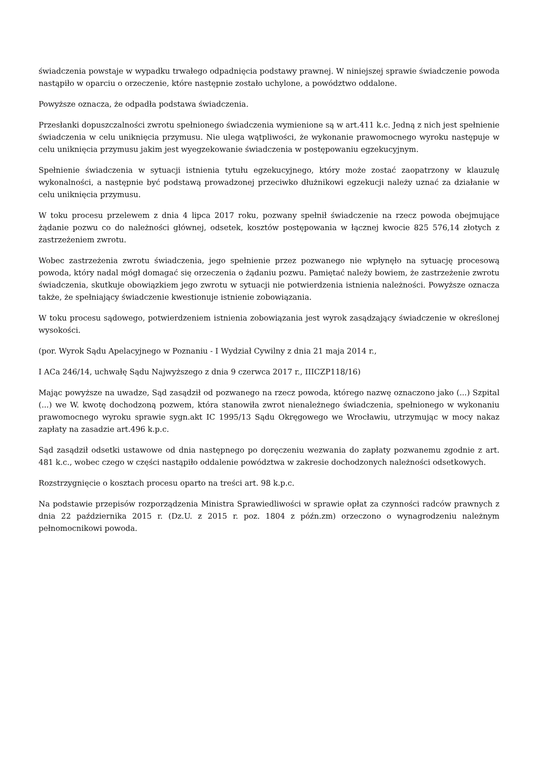świadczenia powstaje w wypadku trwałego odpadnięcia podstawy prawnej. W niniejszej sprawie świadczenie powoda nastąpiło w oparciu o orzeczenie, które następnie zostało uchylone, a powództwo oddalone.
Powyższe oznacza, że odpadła podstawa świadczenia.
Przesłanki dopuszczalności zwrotu spełnionego świadczenia wymienione są w art.411 k.c. Jedną z nich jest spełnienie świadczenia w celu uniknięcia przymusu. Nie ulega wątpliwości, że wykonanie prawomocnego wyroku następuje w celu uniknięcia przymusu jakim jest wyegzekowanie świadczenia w postępowaniu egzekucyjnym.
Spełnienie świadczenia w sytuacji istnienia tytułu egzekucyjnego, który może zostać zaopatrzony w klauzulę wykonalności, a następnie być podstawą prowadzonej przeciwko dłużnikowi egzekucji należy uznać za działanie w celu uniknięcia przymusu.
W toku procesu przelewem z dnia 4 lipca 2017 roku, pozwany spełnił świadczenie na rzecz powoda obejmujące żądanie pozwu co do należności głównej, odsetek, kosztów postępowania w łącznej kwocie 825 576,14 złotych z zastrzeżeniem zwrotu.
Wobec zastrzeżenia zwrotu świadczenia, jego spełnienie przez pozwanego nie wpłynęło na sytuację procesową powoda, który nadal mógł domagać się orzeczenia o żądaniu pozwu. Pamiętać należy bowiem, że zastrzeżenie zwrotu świadczenia, skutkuje obowiązkiem jego zwrotu w sytuacji nie potwierdzenia istnienia należności. Powyższe oznacza także, że spełniający świadczenie kwestionuje istnienie zobowiązania.
W toku procesu sądowego, potwierdzeniem istnienia zobowiązania jest wyrok zasądzający świadczenie w określonej wysokości.
(por. Wyrok Sądu Apelacyjnego w Poznaniu - I Wydział Cywilny z dnia 21 maja 2014 r.,
I ACa 246/14, uchwałę Sądu Najwyższego z dnia 9 czerwca 2017 r., IIICZP118/16)
Mając powyższe na uwadze, Sąd zasądził od pozwanego na rzecz powoda, którego nazwę oznaczono jako (...) Szpital (...) we W. kwotę dochodzoną pozwem, która stanowiła zwrot nienależnego świadczenia, spełnionego w wykonaniu prawomocnego wyroku sprawie sygn.akt IC 1995/13 Sądu Okręgowego we Wrocławiu, utrzymując w mocy nakaz zapłaty na zasadzie art.496 k.p.c.
Sąd zasądził odsetki ustawowe od dnia następnego po doręczeniu wezwania do zapłaty pozwanemu zgodnie z art. 481 k.c., wobec czego w części nastąpiło oddalenie powództwa w zakresie dochodzonych należności odsetkowych.
Rozstrzygnięcie o kosztach procesu oparto na treści art. 98 k.p.c.
Na podstawie przepisów rozporządzenia Ministra Sprawiedliwości w sprawie opłat za czynności radców prawnych z dnia 22 października 2015 r. (Dz.U. z 2015 r. poz. 1804 z późn.zm) orzeczono o wynagrodzeniu należnym pełnomocnikowi powoda.